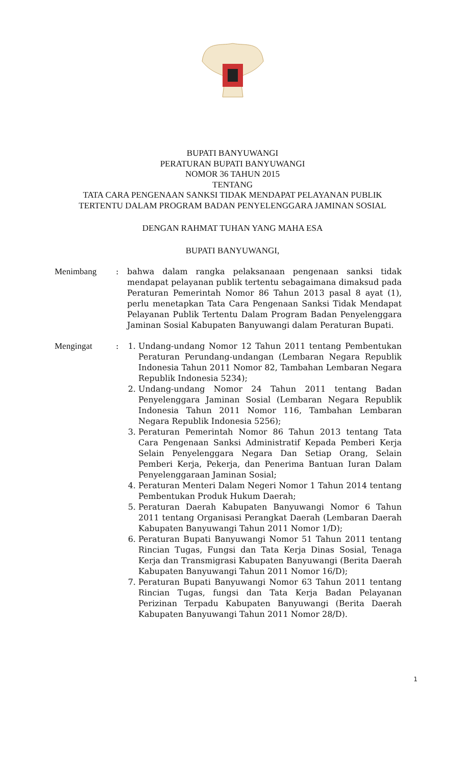BUPATI BANYUWANGI
PERATURAN BUPATI BANYUWANGI
NOMOR 36 TAHUN 2015
TENTANG
TATA CARA PENGENAAN SANKSI TIDAK MENDAPAT PELAYANAN PUBLIK
TERTENTU DALAM PROGRAM BADAN PENYELENGGARA JAMINAN SOSIAL
DENGAN RAHMAT TUHAN YANG MAHA ESA
BUPATI BANYUWANGI,
Menimbang : bahwa dalam rangka pelaksanaan pengenaan sanksi tidak mendapat pelayanan publik tertentu sebagaimana dimaksud pada Peraturan Pemerintah Nomor 86 Tahun 2013 pasal 8 ayat (1), perlu menetapkan Tata Cara Pengenaan Sanksi Tidak Mendapat Pelayanan Publik Tertentu Dalam Program Badan Penyelenggara Jaminan Sosial Kabupaten Banyuwangi dalam Peraturan Bupati.
Mengingat : 1. Undang-undang Nomor 12 Tahun 2011 tentang Pembentukan Peraturan Perundang-undangan (Lembaran Negara Republik Indonesia Tahun 2011 Nomor 82, Tambahan Lembaran Negara Republik Indonesia 5234);
2. Undang-undang Nomor 24 Tahun 2011 tentang Badan Penyelenggara Jaminan Sosial (Lembaran Negara Republik Indonesia Tahun 2011 Nomor 116, Tambahan Lembaran Negara Republik Indonesia 5256);
3. Peraturan Pemerintah Nomor 86 Tahun 2013 tentang Tata Cara Pengenaan Sanksi Administratif Kepada Pemberi Kerja Selain Penyelenggara Negara Dan Setiap Orang, Selain Pemberi Kerja, Pekerja, dan Penerima Bantuan Iuran Dalam Penyelenggaraan Jaminan Sosial;
4. Peraturan Menteri Dalam Negeri Nomor 1 Tahun 2014 tentang Pembentukan Produk Hukum Daerah;
5. Peraturan Daerah Kabupaten Banyuwangi Nomor 6 Tahun 2011 tentang Organisasi Perangkat Daerah (Lembaran Daerah Kabupaten Banyuwangi Tahun 2011 Nomor 1/D);
6. Peraturan Bupati Banyuwangi Nomor 51 Tahun 2011 tentang Rincian Tugas, Fungsi dan Tata Kerja Dinas Sosial, Tenaga Kerja dan Transmigrasi Kabupaten Banyuwangi (Berita Daerah Kabupaten Banyuwangi Tahun 2011 Nomor 16/D);
7. Peraturan Bupati Banyuwangi Nomor 63 Tahun 2011 tentang Rincian Tugas, fungsi dan Tata Kerja Badan Pelayanan Perizinan Terpadu Kabupaten Banyuwangi (Berita Daerah Kabupaten Banyuwangi Tahun 2011 Nomor 28/D).
1